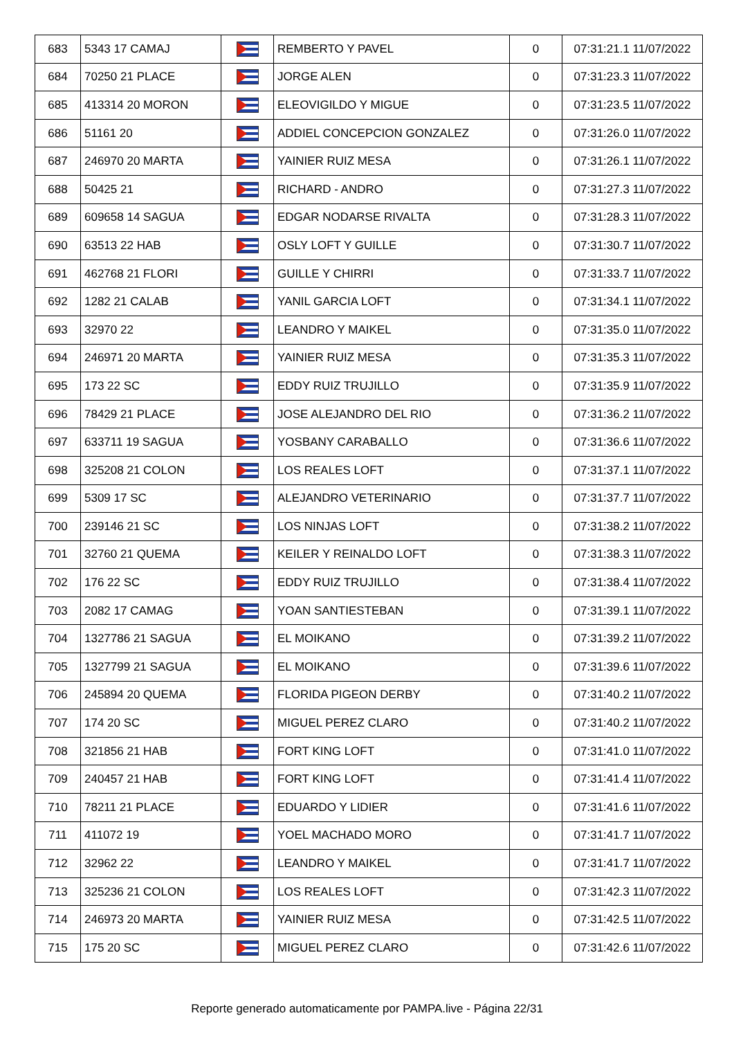| 683 | 5343 17 CAMAJ | | REMBERTO Y PAVEL | 0 | 07:31:21.1 11/07/2022 |
| 684 | 70250 21 PLACE | | JORGE ALEN | 0 | 07:31:23.3 11/07/2022 |
| 685 | 413314 20 MORON | | ELEOVIGILDO Y MIGUE | 0 | 07:31:23.5 11/07/2022 |
| 686 | 51161 20 | | ADDIEL CONCEPCION GONZALEZ | 0 | 07:31:26.0 11/07/2022 |
| 687 | 246970 20 MARTA | | YAINIER RUIZ MESA | 0 | 07:31:26.1 11/07/2022 |
| 688 | 50425 21 | | RICHARD - ANDRO | 0 | 07:31:27.3 11/07/2022 |
| 689 | 609658 14 SAGUA | | EDGAR NODARSE RIVALTA | 0 | 07:31:28.3 11/07/2022 |
| 690 | 63513 22 HAB | | OSLY LOFT Y GUILLE | 0 | 07:31:30.7 11/07/2022 |
| 691 | 462768 21 FLORI | | GUILLE Y CHIRRI | 0 | 07:31:33.7 11/07/2022 |
| 692 | 1282 21 CALAB | | YANIL GARCIA LOFT | 0 | 07:31:34.1 11/07/2022 |
| 693 | 32970 22 | | LEANDRO Y MAIKEL | 0 | 07:31:35.0 11/07/2022 |
| 694 | 246971 20 MARTA | | YAINIER RUIZ MESA | 0 | 07:31:35.3 11/07/2022 |
| 695 | 173 22 SC | | EDDY RUIZ TRUJILLO | 0 | 07:31:35.9 11/07/2022 |
| 696 | 78429 21 PLACE | | JOSE ALEJANDRO DEL RIO | 0 | 07:31:36.2 11/07/2022 |
| 697 | 633711 19 SAGUA | | YOSBANY CARABALLO | 0 | 07:31:36.6 11/07/2022 |
| 698 | 325208 21 COLON | | LOS REALES LOFT | 0 | 07:31:37.1 11/07/2022 |
| 699 | 5309 17 SC | | ALEJANDRO VETERINARIO | 0 | 07:31:37.7 11/07/2022 |
| 700 | 239146 21 SC | | LOS NINJAS LOFT | 0 | 07:31:38.2 11/07/2022 |
| 701 | 32760 21 QUEMA | | KEILER Y REINALDO LOFT | 0 | 07:31:38.3 11/07/2022 |
| 702 | 176 22 SC | | EDDY RUIZ TRUJILLO | 0 | 07:31:38.4 11/07/2022 |
| 703 | 2082 17 CAMAG | | YOAN SANTIESTEBAN | 0 | 07:31:39.1 11/07/2022 |
| 704 | 1327786 21 SAGUA | | EL MOIKANO | 0 | 07:31:39.2 11/07/2022 |
| 705 | 1327799 21 SAGUA | | EL MOIKANO | 0 | 07:31:39.6 11/07/2022 |
| 706 | 245894 20 QUEMA | | FLORIDA PIGEON DERBY | 0 | 07:31:40.2 11/07/2022 |
| 707 | 174 20 SC | | MIGUEL PEREZ CLARO | 0 | 07:31:40.2 11/07/2022 |
| 708 | 321856 21 HAB | | FORT KING LOFT | 0 | 07:31:41.0 11/07/2022 |
| 709 | 240457 21 HAB | | FORT KING LOFT | 0 | 07:31:41.4 11/07/2022 |
| 710 | 78211 21 PLACE | | EDUARDO Y LIDIER | 0 | 07:31:41.6 11/07/2022 |
| 711 | 411072 19 | | YOEL MACHADO MORO | 0 | 07:31:41.7 11/07/2022 |
| 712 | 32962 22 | | LEANDRO Y MAIKEL | 0 | 07:31:41.7 11/07/2022 |
| 713 | 325236 21 COLON | | LOS REALES LOFT | 0 | 07:31:42.3 11/07/2022 |
| 714 | 246973 20 MARTA | | YAINIER RUIZ MESA | 0 | 07:31:42.5 11/07/2022 |
| 715 | 175 20 SC | | MIGUEL PEREZ CLARO | 0 | 07:31:42.6 11/07/2022 |
Reporte generado automaticamente por PAMPA.live - Página 22/31